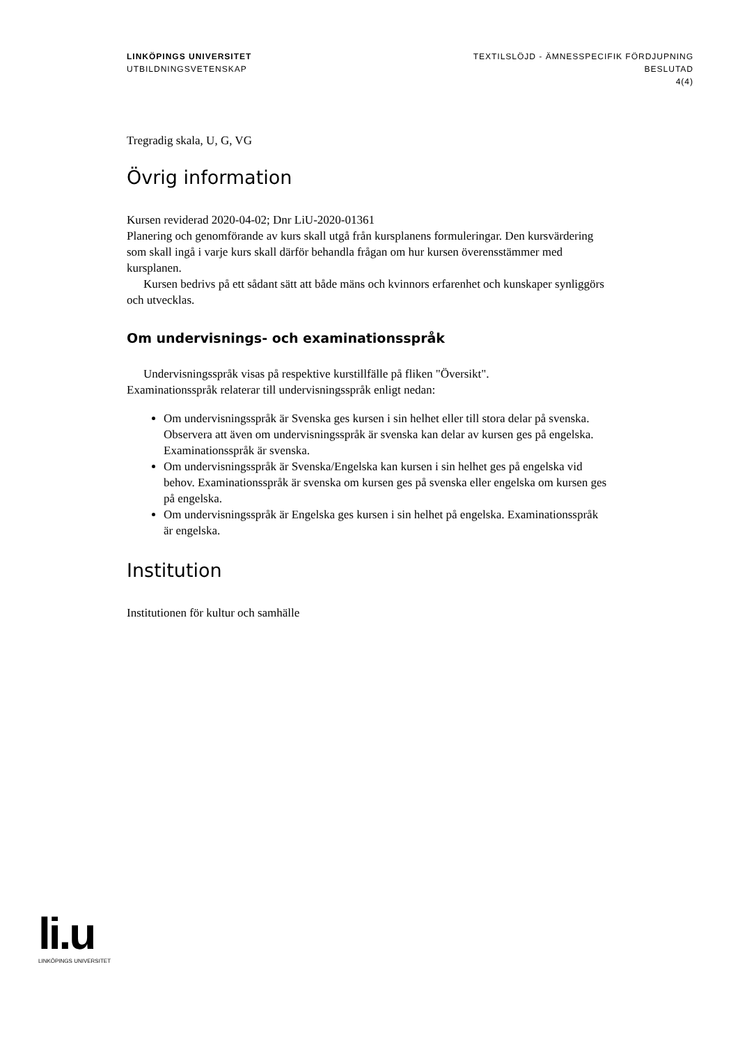LINKÖPINGS UNIVERSITET
UTBILDNINGSVETENSKAP
TEXTILSLÖJD - ÄMNESSPECIFIK FÖRDJUPNING
BESLUTAD
4(4)
Tregradig skala, U, G, VG
Övrig information
Kursen reviderad 2020-04-02; Dnr LiU-2020-01361
Planering och genomförande av kurs skall utgå från kursplanens formuleringar. Den kursvärdering som skall ingå i varje kurs skall därför behandla frågan om hur kursen överensstämmer med kursplanen.
Kursen bedrivs på ett sådant sätt att både mäns och kvinnors erfarenhet och kunskaper synliggörs och utvecklas.
Om undervisnings- och examinationsspråk
Undervisningsspråk visas på respektive kurstillfälle på fliken "Översikt".
Examinationsspråk relaterar till undervisningsspråk enligt nedan:
Om undervisningsspråk är Svenska ges kursen i sin helhet eller till stora delar på svenska. Observera att även om undervisningsspråk är svenska kan delar av kursen ges på engelska. Examinationsspråk är svenska.
Om undervisningsspråk är Svenska/Engelska kan kursen i sin helhet ges på engelska vid behov. Examinationsspråk är svenska om kursen ges på svenska eller engelska om kursen ges på engelska.
Om undervisningsspråk är Engelska ges kursen i sin helhet på engelska. Examinationsspråk är engelska.
Institution
Institutionen för kultur och samhälle
li.u
LINKÖPINGS UNIVERSITET